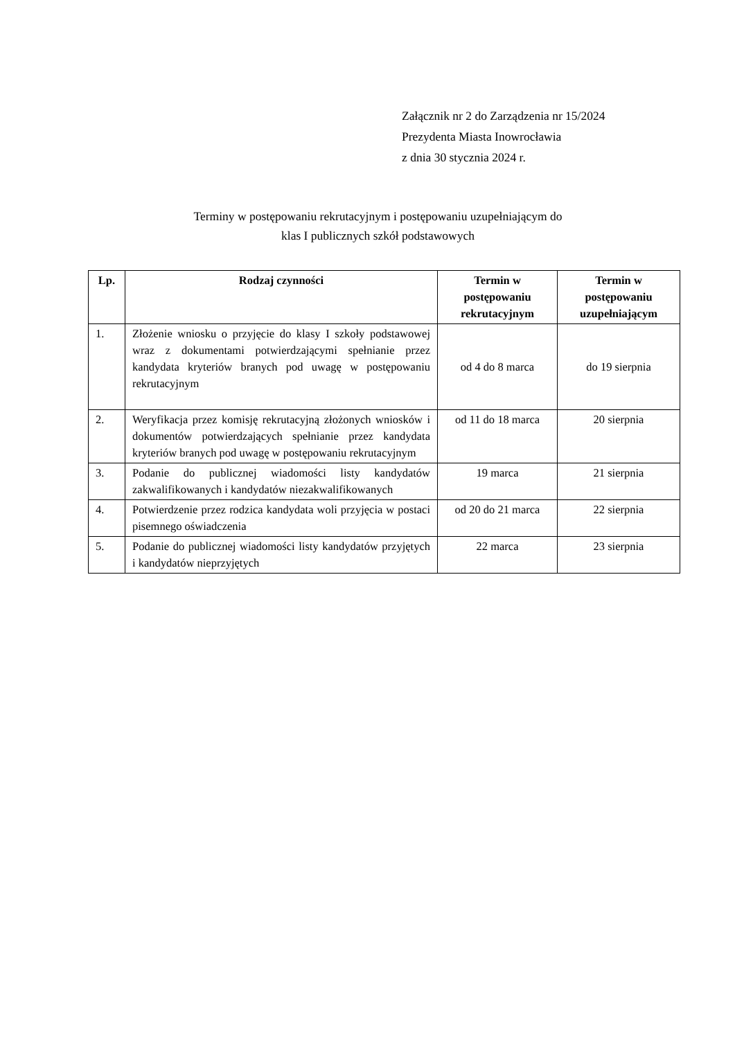Załącznik nr 2 do Zarządzenia nr 15/2024
Prezydenta Miasta Inowrocławia
z dnia 30 stycznia 2024 r.
Terminy w postępowaniu rekrutacyjnym i postępowaniu uzupełniającym do
klas I publicznych szkół podstawowych
| Lp. | Rodzaj czynności | Termin w postępowaniu rekrutacyjnym | Termin w postępowaniu uzupełniającym |
| --- | --- | --- | --- |
| 1. | Złożenie wniosku o przyjęcie do klasy I szkoły podstawowej wraz z dokumentami potwierdzającymi spełnianie przez kandydata kryteriów branych pod uwagę w postępowaniu rekrutacyjnym | od 4 do 8 marca | do 19 sierpnia |
| 2. | Weryfikacja przez komisję rekrutacyjną złożonych wniosków i dokumentów potwierdzających spełnianie przez kandydata kryteriów branych pod uwagę w postępowaniu rekrutacyjnym | od 11 do 18 marca | 20 sierpnia |
| 3. | Podanie do publicznej wiadomości listy kandydatów zakwalifikowanych i kandydatów niezakwalifikowanych | 19 marca | 21 sierpnia |
| 4. | Potwierdzenie przez rodzica kandydata woli przyjęcia w postaci pisemnego oświadczenia | od 20 do 21 marca | 22 sierpnia |
| 5. | Podanie do publicznej wiadomości listy kandydatów przyjętych i kandydatów nieprzyjętych | 22 marca | 23 sierpnia |